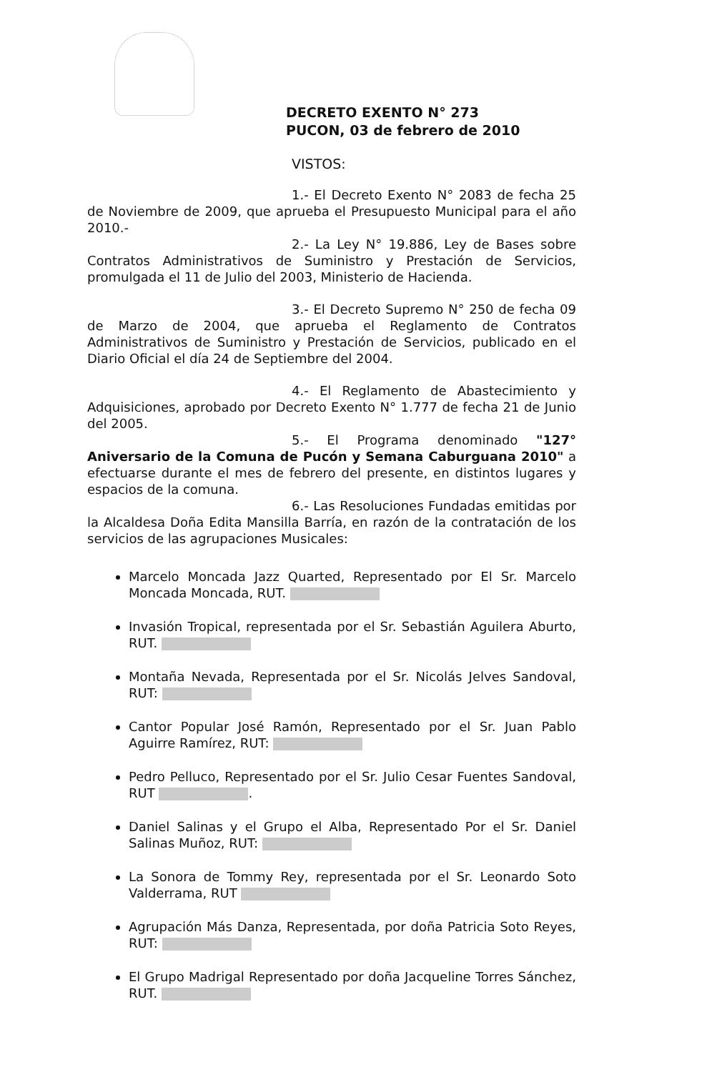DECRETO EXENTO N° 273
PUCON, 03 de febrero de 2010
VISTOS:
1.- El Decreto Exento N° 2083 de fecha 25 de Noviembre de 2009, que aprueba el Presupuesto Municipal para el año 2010.-
2.- La Ley N° 19.886, Ley de Bases sobre Contratos Administrativos de Suministro y Prestación de Servicios, promulgada el 11 de Julio del 2003, Ministerio de Hacienda.
3.- El Decreto Supremo N° 250 de fecha 09 de Marzo de 2004, que aprueba el Reglamento de Contratos Administrativos de Suministro y Prestación de Servicios, publicado en el Diario Oficial el día 24 de Septiembre del 2004.
4.- El Reglamento de Abastecimiento y Adquisiciones, aprobado por Decreto Exento N° 1.777 de fecha 21 de Junio del 2005.
5.- El Programa denominado "127° Aniversario de la Comuna de Pucón y Semana Caburguana 2010" a efectuarse durante el mes de febrero del presente, en distintos lugares y espacios de la comuna.
6.- Las Resoluciones Fundadas emitidas por la Alcaldesa Doña Edita Mansilla Barría, en razón de la contratación de los servicios de las agrupaciones Musicales:
Marcelo Moncada Jazz Quarted, Representado por El Sr. Marcelo Moncada Moncada, RUT.
Invasión Tropical, representada por el Sr. Sebastián Aguilera Aburto, RUT.
Montaña Nevada, Representada por el Sr. Nicolás Jelves Sandoval, RUT:
Cantor Popular José Ramón, Representado por el Sr. Juan Pablo Aguirre Ramírez, RUT:
Pedro Pelluco, Representado por el Sr. Julio Cesar Fuentes Sandoval, RUT .
Daniel Salinas y el Grupo el Alba, Representado Por el Sr. Daniel Salinas Muñoz, RUT:
La Sonora de Tommy Rey, representada por el Sr. Leonardo Soto Valderrama, RUT
Agrupación Más Danza, Representada, por doña Patricia Soto Reyes, RUT:
El Grupo Madrigal Representado por doña Jacqueline Torres Sánchez, RUT.